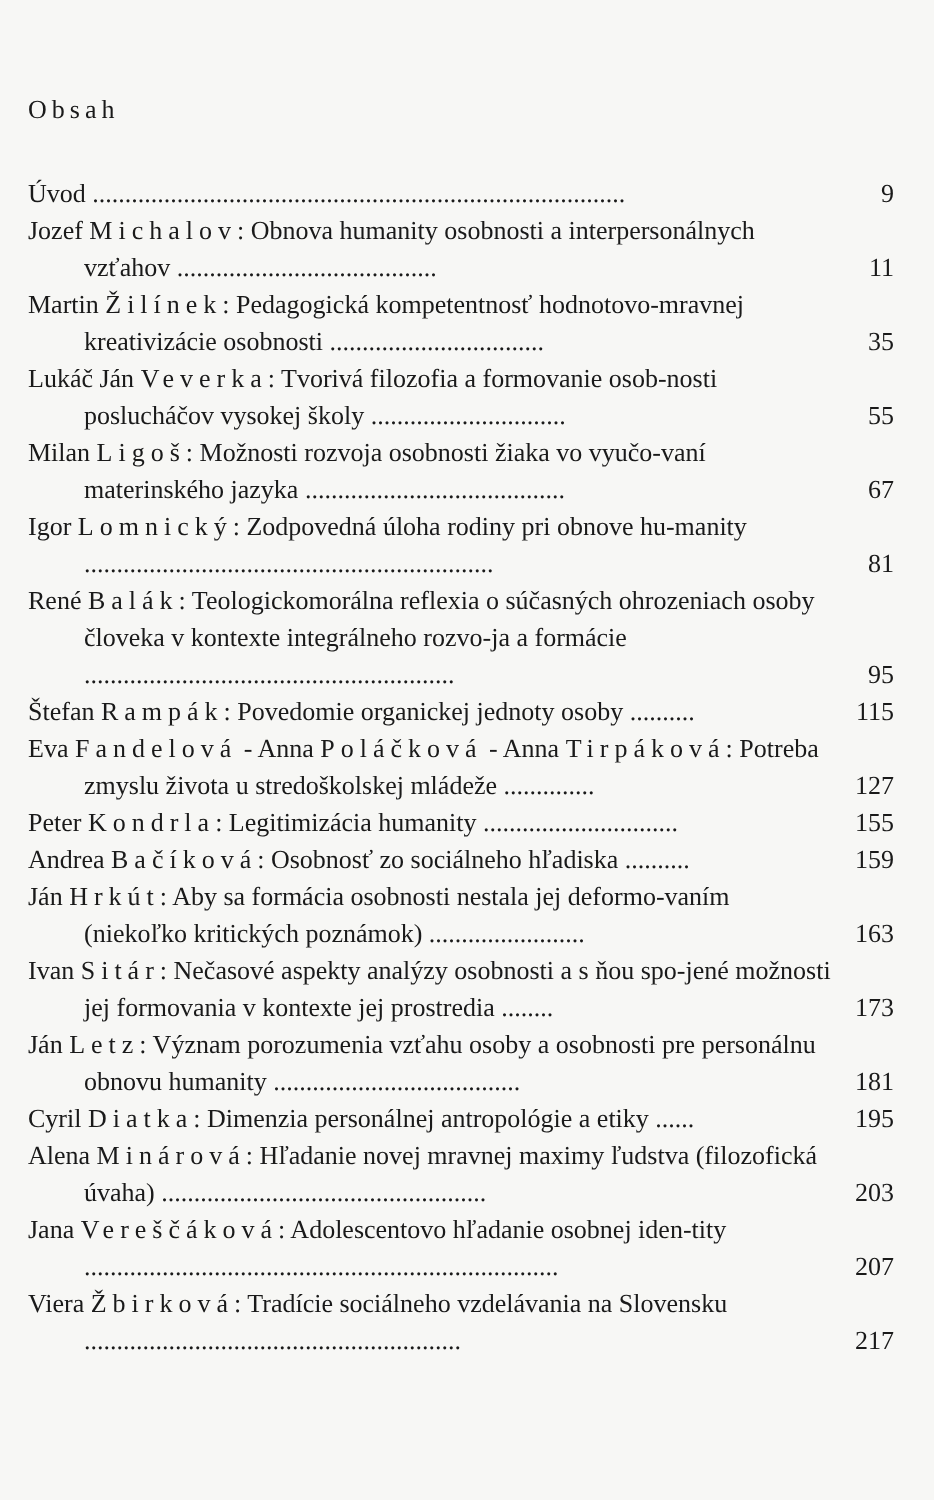Obsah
Úvod ..................................................................................
9
Jozef Michalov: Obnova humanity osobnosti a interpersonálnych vzťahov ........................................
11
Martin Žilínek: Pedagogická kompetentnosť hodnotovo-mravnej kreativizácie osobnosti .................................
35
Lukáč Ján Veverka: Tvorivá filozofia a formovanie osob-nosti poslucháčov vysokej školy ..............................
55
Milan Ligoš: Možnosti rozvoja osobnosti žiaka vo vyučo-vaní materinského jazyka ........................................
67
Igor Lomnický: Zodpovedná úloha rodiny pri obnove hu-manity ...............................................................
81
René Balák: Teologickomorálna reflexia o súčasných ohrozeniach osoby človeka v kontexte integrálneho rozvo-ja a formácie .........................................................
95
Štefan Rampák: Povedomie organickej jednoty osoby ..........
115
Eva Fandelová - Anna Poláčková - Anna Tirpáková: Potreba zmyslu života u stredoškolskej mládeže ..............
127
Peter Kondrla: Legitimizácia humanity ..............................
155
Andrea Bačíková: Osobnosť zo sociálneho hľadiska ..........
159
Ján Hrkút: Aby sa formácia osobnosti nestala jej deformo-vaním (niekoľko kritických poznámok) ........................
163
Ivan Sitár: Nečasové aspekty analýzy osobnosti a s ňou spo-jené možnosti jej formovania v kontexte jej prostredia ........
173
Ján Letz: Význam porozumenia vzťahu osoby a osobnosti pre personálnu obnovu humanity ......................................
181
Cyril Diatka: Dimenzia personálnej antropológie a etiky ......
195
Alena Minárová: Hľadanie novej mravnej maximy ľudstva (filozofická úvaha) ..................................................
203
Jana Vereščáková: Adolescentovo hľadanie osobnej iden-tity .........................................................................
207
Viera Žbirková: Tradície sociálneho vzdelávania na Slovensku ..........................................................
217